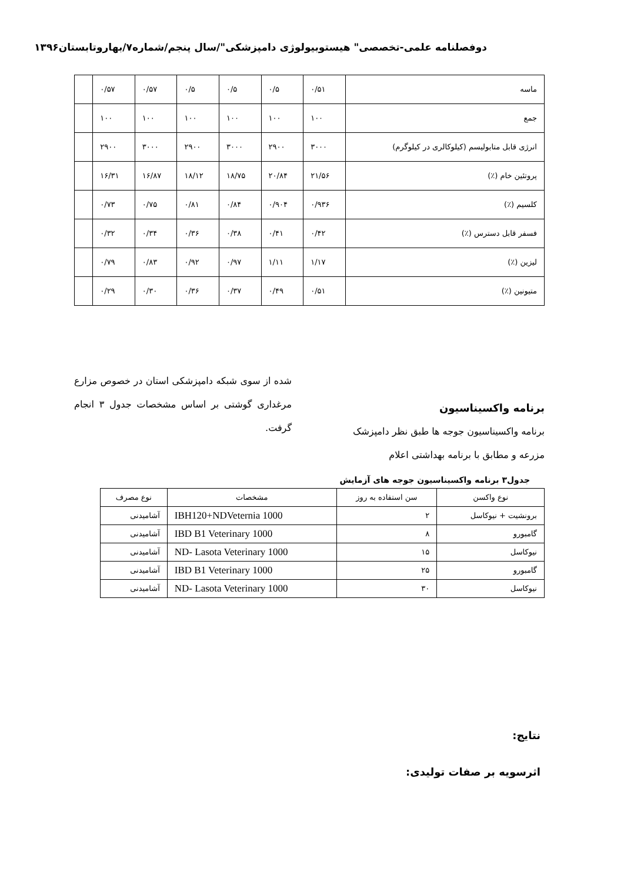دوفصلنامه علمی-تخصصی" هیستوبیولوژی دامپزشکی"/سال پنجم/شماره۷/بهاروتابستان۱۳۹۶
| ماسه | ۰/۵۱ | ۰/۵ | ۰/۵ | ۰/۵ | ۰/۵۷ | ۰/۵۷ | |
| جمع | ۱۰۰ | ۱۰۰ | ۱۰۰ | ۱۰۰ | ۱۰۰ | ۱۰۰ | |
| انرژی قابل متابولیسم (کیلوکالری در کیلوگرم) | ۳۰۰۰ | ۲۹۰۰ | ۳۰۰۰ | ۲۹۰۰ | ۳۰۰۰ | ۲۹۰۰ | |
| پروتئین خام (٪) | ۲۱/۵۶ | ۲۰/۸۴ | ۱۸/۷۵ | ۱۸/۱۲ | ۱۶/۸۷ | ۱۶/۳۱ | |
| کلسیم (٪) | ۰/۹۳۶ | ۰/۹۰۴ | ۰/۸۴ | ۰/۸۱ | ۰/۷۵ | ۰/۷۳ | |
| فسفر قابل دسترس (٪) | ۰/۴۲ | ۰/۴۱ | ۰/۳۸ | ۰/۳۶ | ۰/۳۴ | ۰/۳۲ | |
| لیزین (٪) | ۱/۱۷ | ۱/۱۱ | ۰/۹۷ | ۰/۹۲ | ۰/۸۳ | ۰/۷۹ | |
| متیونین (٪) | ۰/۵۱ | ۰/۴۹ | ۰/۳۷ | ۰/۳۶ | ۰/۳۰ | ۰/۲۹ | |
برنامه واکسیناسیون
برنامه واکسیناسیون جوجه ها طبق نظر دامپزشک مزرعه و مطابق با برنامه بهداشتی اعلام
شده از سوی شبکه دامپزشکی استان در خصوص مزارع مرغداری گوشتی بر اساس مشخصات جدول ۳ انجام گرفت.
جدول۳ برنامه واکسیناسیون جوجه های آزمایش
| نوع واکسن | سن استفاده به روز | مشخصات | نوع مصرف |
| --- | --- | --- | --- |
| برونشیت + نیوکاسل | ۲ | IBH120+NDVeternia 1000 | آشامیدنی |
| گامبورو | ۸ | IBD B1 Veterinary 1000 | آشامیدنی |
| نیوکاسل | ۱۵ | ND- Lasota Veterinary 1000 | آشامیدنی |
| گامبورو | ۲۵ | IBD B1 Veterinary 1000 | آشامیدنی |
| نیوکاسل | ۳۰ | ND- Lasota Veterinary 1000 | آشامیدنی |
نتایج:
اثرسویه بر صفات تولیدی: